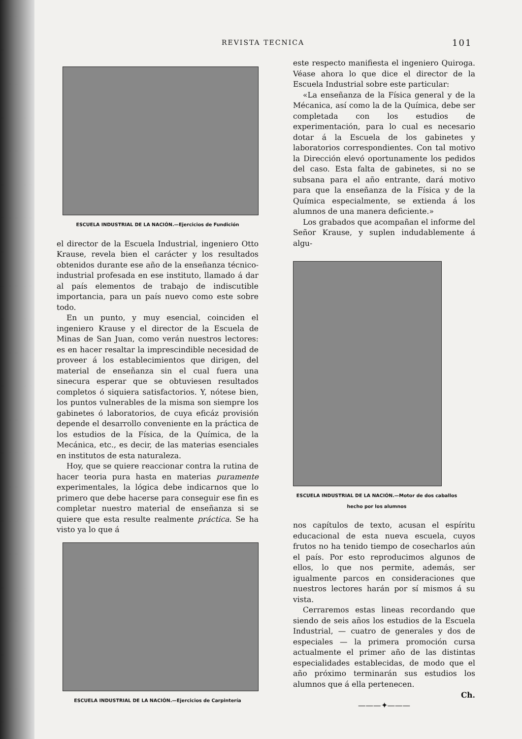REVISTA TECNICA 101
ESCUELA INDUSTRIAL DE LA NACIÓN.—Ejercicios de Fundición
el director de la Escuela Industrial, ingeniero Otto Krause, revela bien el carácter y los resultados obtenidos durante ese año de la enseñanza técnico-industrial profesada en ese instituto, llamado á dar al país elementos de trabajo de indiscutible importancia, para un país nuevo como este sobre todo.
En un punto, y muy esencial, coinciden el ingeniero Krause y el director de la Escuela de Minas de San Juan, como verán nuestros lectores: es en hacer resaltar la imprescindible necesidad de proveer á los establecimientos que dirigen, del material de enseñanza sin el cual fuera una sinecura esperar que se obtuviesen resultados completos ó siquiera satisfactorios. Y, nótese bien, los puntos vulnerables de la misma son siempre los gabinetes ó laboratorios, de cuya eficáz provisión depende el desarrollo conveniente en la práctica de los estudios de la Física, de la Química, de la Mecánica, etc., es decir, de las materias esenciales en institutos de esta naturaleza.
Hoy, que se quiere reaccionar contra la rutina de hacer teoria pura hasta en materias puramente experimentales, la lógica debe indicarnos que lo primero que debe hacerse para conseguir ese fin es completar nuestro material de enseñanza si se quiere que esta resulte realmente práctica. Se ha visto ya lo que á
ESCUELA INDUSTRIAL DE LA NACIÓN.—Ejercicios de Carpintería
este respecto manifiesta el ingeniero Quiroga. Véase ahora lo que dice el director de la Escuela Industrial sobre este particular:
«La enseñanza de la Física general y de la Mécanica, así como la de la Química, debe ser completada con los estudios de experimentación, para lo cual es necesario dotar á la Escuela de los gabinetes y laboratorios correspondientes. Con tal motivo la Dirección elevó oportunamente los pedidos del caso. Esta falta de gabinetes, si no se subsana para el año entrante, dará motivo para que la enseñanza de la Física y de la Química especialmente, se extienda á los alumnos de una manera deficiente.»
Los grabados que acompañan el informe del Señor Krause, y suplen indudablemente á algu-
ESCUELA INDUSTRIAL DE LA NACIÓN.—Motor de dos caballos
hecho por los alumnos
nos capítulos de texto, acusan el espíritu educacional de esta nueva escuela, cuyos frutos no ha tenido tiempo de cosecharlos aún el país. Por esto reproducimos algunos de ellos, lo que nos permite, además, ser igualmente parcos en consideraciones que nuestros lectores harán por sí mismos á su vista.
Cerraremos estas lineas recordando que siendo de seis años los estudios de la Escuela Industrial, — cuatro de generales y dos de especiales — la primera promoción cursa actualmente el primer año de las distintas especialidades establecidas, de modo que el año próximo terminarán sus estudios los alumnos que á ella pertenecen.
Ch.
———✦———